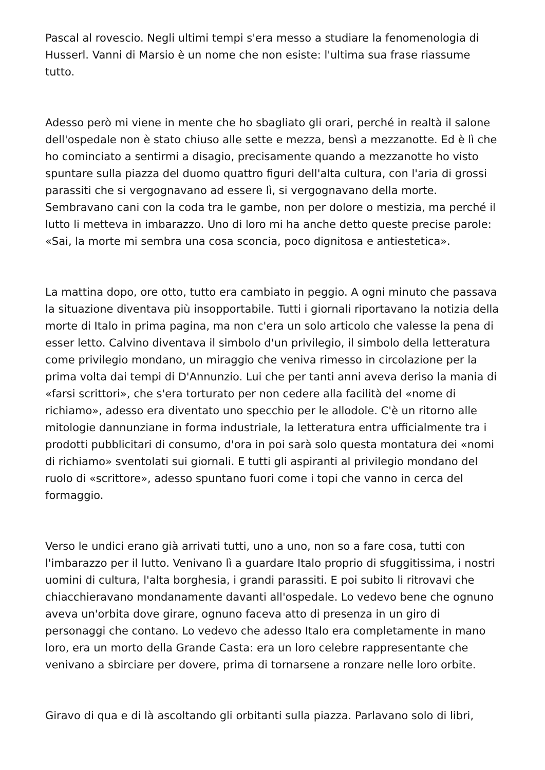Pascal al rovescio. Negli ultimi tempi s'era messo a studiare la fenomenologia di Husserl. Vanni di Marsio è un nome che non esiste: l'ultima sua frase riassume tutto.
Adesso però mi viene in mente che ho sbagliato gli orari, perché in realtà il salone dell'ospedale non è stato chiuso alle sette e mezza, bensì a mezzanotte. Ed è lì che ho cominciato a sentirmi a disagio, precisamente quando a mezzanotte ho visto spuntare sulla piazza del duomo quattro figuri dell'alta cultura, con l'aria di grossi parassiti che si vergognavano ad essere lì, si vergognavano della morte. Sembravano cani con la coda tra le gambe, non per dolore o mestizia, ma perché il lutto li metteva in imbarazzo. Uno di loro mi ha anche detto queste precise parole: «Sai, la morte mi sembra una cosa sconcia, poco dignitosa e antiestetica».
La mattina dopo, ore otto, tutto era cambiato in peggio. A ogni minuto che passava la situazione diventava più insopportabile. Tutti i giornali riportavano la notizia della morte di Italo in prima pagina, ma non c'era un solo articolo che valesse la pena di esser letto. Calvino diventava il simbolo d'un privilegio, il simbolo della letteratura come privilegio mondano, un miraggio che veniva rimesso in circolazione per la prima volta dai tempi di D'Annunzio. Lui che per tanti anni aveva deriso la mania di «farsi scrittori», che s'era torturato per non cedere alla facilità del «nome di richiamo», adesso era diventato uno specchio per le allodole. C'è un ritorno alle mitologie dannunziane in forma industriale, la letteratura entra ufficialmente tra i prodotti pubblicitari di consumo, d'ora in poi sarà solo questa montatura dei «nomi di richiamo» sventolati sui giornali. E tutti gli aspiranti al privilegio mondano del ruolo di «scrittore», adesso spuntano fuori come i topi che vanno in cerca del formaggio.
Verso le undici erano già arrivati tutti, uno a uno, non so a fare cosa, tutti con l'imbarazzo per il lutto. Venivano lì a guardare Italo proprio di sfuggitissima, i nostri uomini di cultura, l'alta borghesia, i grandi parassiti. E poi subito li ritrovavi che chiacchieravano mondanamente davanti all'ospedale. Lo vedevo bene che ognuno aveva un'orbita dove girare, ognuno faceva atto di presenza in un giro di personaggi che contano. Lo vedevo che adesso Italo era completamente in mano loro, era un morto della Grande Casta: era un loro celebre rappresentante che venivano a sbirciare per dovere, prima di tornarsene a ronzare nelle loro orbite.
Giravo di qua e di là ascoltando gli orbitanti sulla piazza. Parlavano solo di libri,